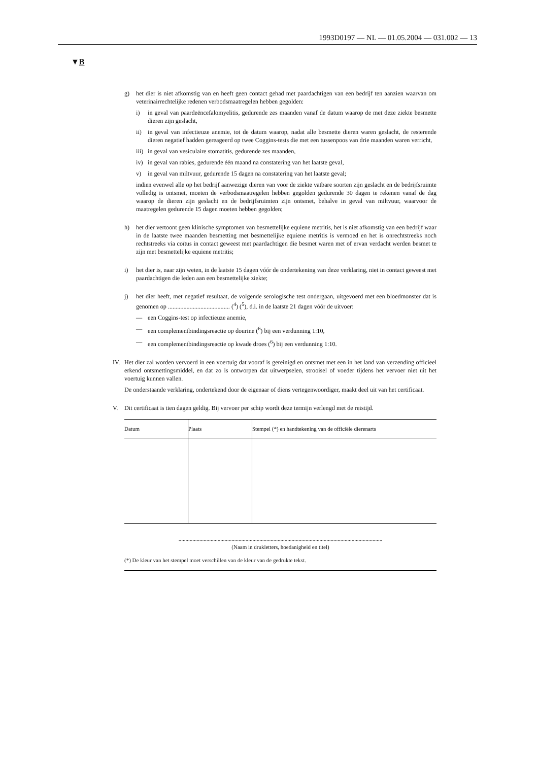1993D0197 — NL — 01.05.2004 — 031.002 — 13
▼B
g) het dier is niet afkomstig van en heeft geen contact gehad met paardachtigen van een bedrijf ten aanzien waarvan om veterinairrechtelijke redenen verbodsmaatregelen hebben gegolden:
i) in geval van paardeëncefalomyelitis, gedurende zes maanden vanaf de datum waarop de met deze ziekte besmette dieren zijn geslacht,
ii) in geval van infectieuze anemie, tot de datum waarop, nadat alle besmette dieren waren geslacht, de resterende dieren negatief hadden gereageerd op twee Coggins-tests die met een tussenpoos van drie maanden waren verricht,
iii)
in geval van vesiculaire stomatitis, gedurende zes maanden,
iv) in geval van rabies, gedurende één maand na constatering van het laatste geval,
v) in geval van miltvuur, gedurende 15 dagen na constatering van het laatste geval;
indien evenwel alle op het bedrijf aanwezige dieren van voor de ziekte vatbare soorten zijn geslacht en de bedrijfsruimte volledig is ontsmet, moeten de verbodsmaatregelen hebben gegolden gedurende 30 dagen te rekenen vanaf de dag waarop de dieren zijn geslacht en de bedrijfsruimten zijn ontsmet, behalve in geval van miltvuur, waarvoor de maatregelen gedurende 15 dagen moeten hebben gegolden;
h) het dier vertoont geen klinische symptomen van besmettelijke equiene metritis, het is niet afkomstig van een bedrijf waar in de laatste twee maanden besmetting met besmettelijke equiene metritis is vermoed en het is onrechtstreeks noch rechtstreeks via coïtus in contact geweest met paardachtigen die besmet waren met of ervan verdacht werden besmet te zijn met besmettelijke equiene metritis;
i) het dier is, naar zijn weten, in de laatste 15 dagen vóór de ondertekening van deze verklaring, niet in contact geweest met paardachtigen die leden aan een besmettelijke ziekte;
j) het dier heeft, met negatief resultaat, de volgende serologische test ondergaan, uitgevoerd met een bloedmonster dat is genomen op ........................................ (<sup>4</sup>) (<sup>5</sup>), d.i. in de laatste 21 dagen vóór de uitvoer:
— een Coggins-test op infectieuze anemie,
— een complementbindingsreactie op dourine (<sup>6</sup>) bij een verdunning 1:10,
— een complementbindingsreactie op kwade droes (<sup>6</sup>) bij een verdunning 1:10.
IV. Het dier zal worden vervoerd in een voertuig dat vooraf is gereinigd en ontsmet met een in het land van verzending officieel erkend ontsmettingsmiddel, en dat zo is ontworpen dat uitwerpselen, strooisel of voeder tijdens het vervoer niet uit het voertuig kunnen vallen.
De onderstaande verklaring, ondertekend door de eigenaar of diens vertegenwoordiger, maakt deel uit van het certificaat.
V. Dit certificaat is tien dagen geldig. Bij vervoer per schip wordt deze termijn verlengd met de reistijd.
| Datum | Plaats | Stempel (*) en handtekening van de officiële dierenarts |
| --- | --- | --- |
..................................................................................................................................................
(Naam in drukletters, hoedanigheid en titel)
(*) De kleur van het stempel moet verschillen van de kleur van de gedrukte tekst.